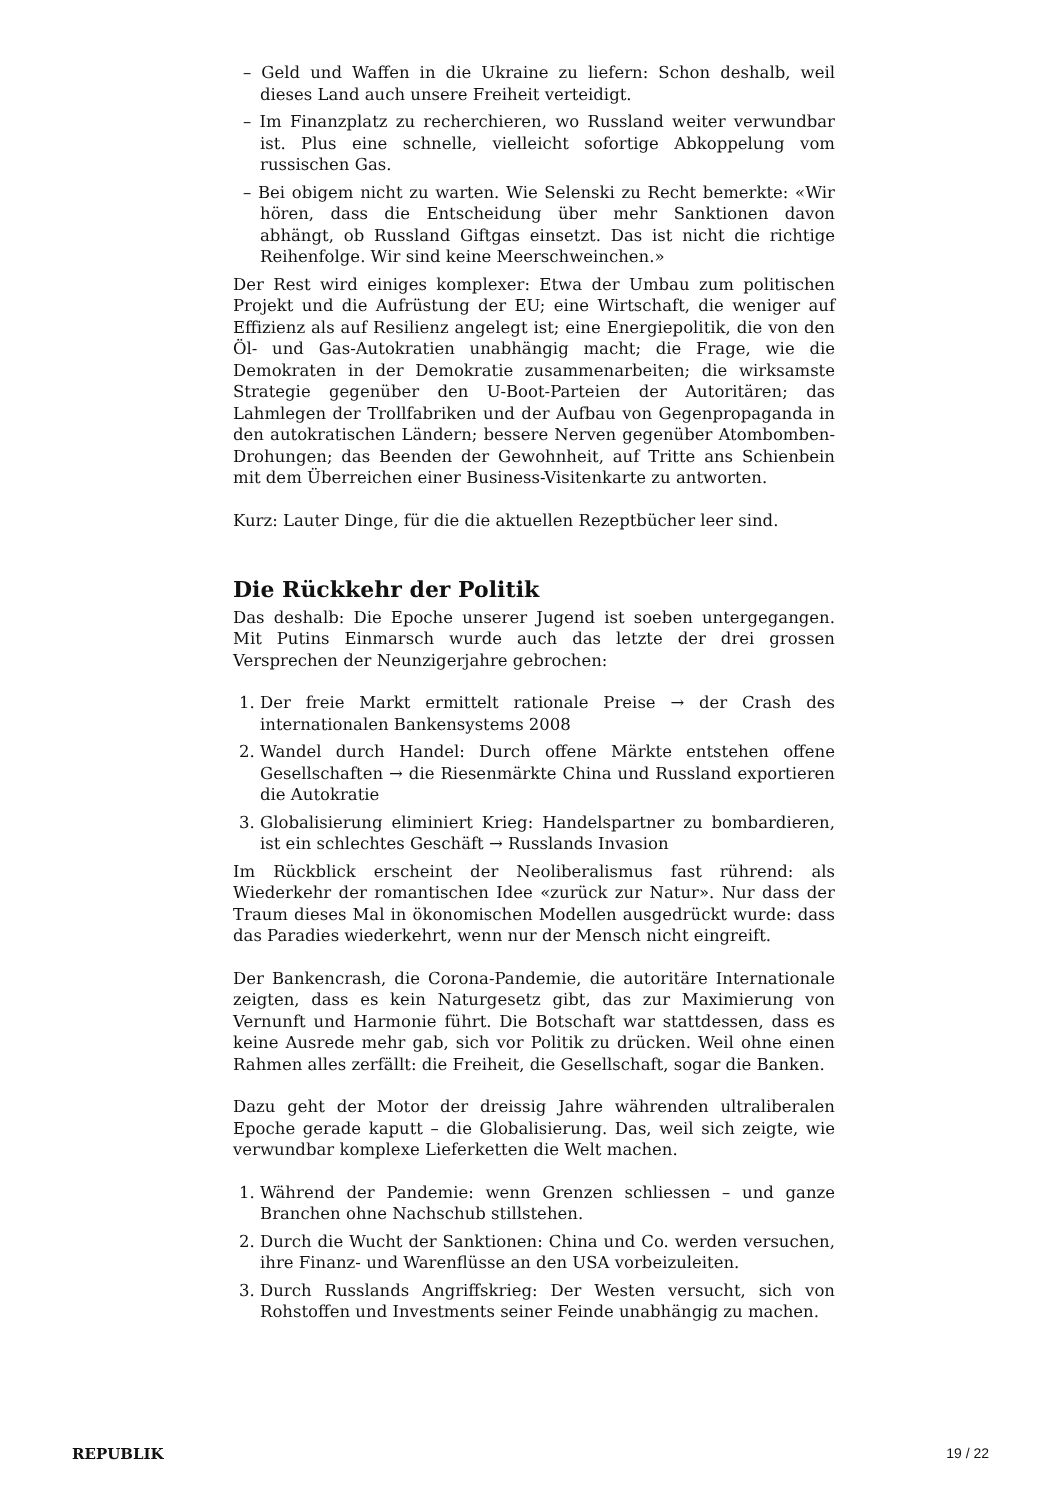– Geld und Waffen in die Ukraine zu liefern: Schon deshalb, weil dieses Land auch unsere Freiheit verteidigt.
– Im Finanzplatz zu recherchieren, wo Russland weiter verwundbar ist. Plus eine schnelle, vielleicht sofortige Abkoppelung vom russischen Gas.
– Bei obigem nicht zu warten. Wie Selenski zu Recht bemerkte: «Wir hören, dass die Entscheidung über mehr Sanktionen davon abhängt, ob Russland Giftgas einsetzt. Das ist nicht die richtige Reihenfolge. Wir sind keine Meerschweinchen.»
Der Rest wird einiges komplexer: Etwa der Umbau zum politischen Projekt und die Aufrüstung der EU; eine Wirtschaft, die weniger auf Effizienz als auf Resilienz angelegt ist; eine Energiepolitik, die von den Öl- und Gas-Autokratien unabhängig macht; die Frage, wie die Demokraten in der Demokratie zusammenarbeiten; die wirksamste Strategie gegenüber den U-Boot-Parteien der Autoritären; das Lahmlegen der Trollfabriken und der Aufbau von Gegenpropaganda in den autokratischen Ländern; bessere Nerven gegenüber Atombomben-Drohungen; das Beenden der Gewohnheit, auf Tritte ans Schienbein mit dem Überreichen einer Business-Visitenkarte zu antworten.
Kurz: Lauter Dinge, für die die aktuellen Rezeptbücher leer sind.
Die Rückkehr der Politik
Das deshalb: Die Epoche unserer Jugend ist soeben untergegangen. Mit Putins Einmarsch wurde auch das letzte der drei grossen Versprechen der Neunzigerjahre gebrochen:
1. Der freie Markt ermittelt rationale Preise → der Crash des internationalen Bankensystems 2008
2. Wandel durch Handel: Durch offene Märkte entstehen offene Gesellschaften → die Riesenmärkte China und Russland exportieren die Autokratie
3. Globalisierung eliminiert Krieg: Handelspartner zu bombardieren, ist ein schlechtes Geschäft → Russlands Invasion
Im Rückblick erscheint der Neoliberalismus fast rührend: als Wiederkehr der romantischen Idee «zurück zur Natur». Nur dass der Traum dieses Mal in ökonomischen Modellen ausgedrückt wurde: dass das Paradies wiederkehrt, wenn nur der Mensch nicht eingreift.
Der Bankencrash, die Corona-Pandemie, die autoritäre Internationale zeigten, dass es kein Naturgesetz gibt, das zur Maximierung von Vernunft und Harmonie führt. Die Botschaft war stattdessen, dass es keine Ausrede mehr gab, sich vor Politik zu drücken. Weil ohne einen Rahmen alles zerfällt: die Freiheit, die Gesellschaft, sogar die Banken.
Dazu geht der Motor der dreissig Jahre währenden ultraliberalen Epoche gerade kaputt – die Globalisierung. Das, weil sich zeigte, wie verwundbar komplexe Lieferketten die Welt machen.
1. Während der Pandemie: wenn Grenzen schliessen – und ganze Branchen ohne Nachschub stillstehen.
2. Durch die Wucht der Sanktionen: China und Co. werden versuchen, ihre Finanz- und Warenflüsse an den USA vorbeizuleiten.
3. Durch Russlands Angriffskrieg: Der Westen versucht, sich von Rohstoffen und Investments seiner Feinde unabhängig zu machen.
REPUBLIK 19 / 22